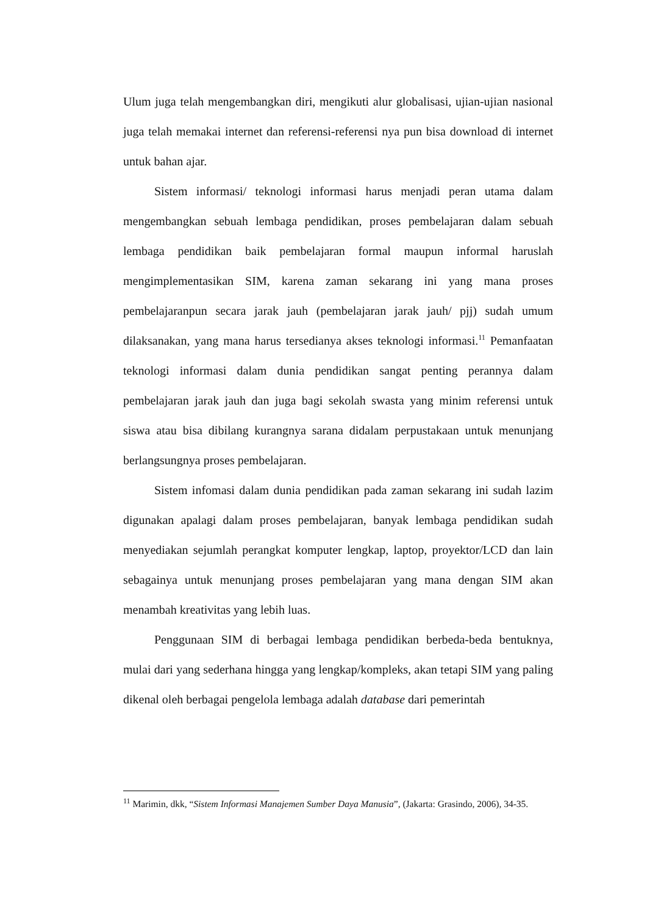Ulum juga telah mengembangkan diri, mengikuti alur globalisasi, ujian-ujian nasional juga telah memakai internet dan referensi-referensi nya pun bisa download di internet untuk bahan ajar.
Sistem informasi/ teknologi informasi harus menjadi peran utama dalam mengembangkan sebuah lembaga pendidikan, proses pembelajaran dalam sebuah lembaga pendidikan baik pembelajaran formal maupun informal haruslah mengimplementasikan SIM, karena zaman sekarang ini yang mana proses pembelajaranpun secara jarak jauh (pembelajaran jarak jauh/ pjj) sudah umum dilaksanakan, yang mana harus tersedianya akses teknologi informasi.<sup>11</sup> Pemanfaatan teknologi informasi dalam dunia pendidikan sangat penting perannya dalam pembelajaran jarak jauh dan juga bagi sekolah swasta yang minim referensi untuk siswa atau bisa dibilang kurangnya sarana didalam perpustakaan untuk menunjang berlangsungnya proses pembelajaran.
Sistem infomasi dalam dunia pendidikan pada zaman sekarang ini sudah lazim digunakan apalagi dalam proses pembelajaran, banyak lembaga pendidikan sudah menyediakan sejumlah perangkat komputer lengkap, laptop, proyektor/LCD dan lain sebagainya untuk menunjang proses pembelajaran yang mana dengan SIM akan menambah kreativitas yang lebih luas.
Penggunaan SIM di berbagai lembaga pendidikan berbeda-beda bentuknya, mulai dari yang sederhana hingga yang lengkap/kompleks, akan tetapi SIM yang paling dikenal oleh berbagai pengelola lembaga adalah database dari pemerintah
<sup>11</sup> Marimin, dkk, “Sistem Informasi Manajemen Sumber Daya Manusia”, (Jakarta: Grasindo, 2006), 34-35.